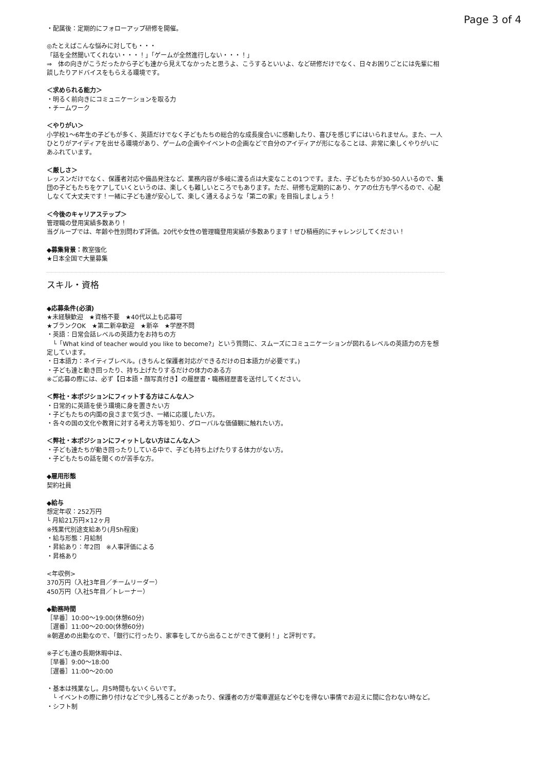Page 3 of 4
・配属後：定期的にフォローアップ研修を開催。
◎たとえばこんな悩みに対しても・・・
「話を全然聞いてくれない・・・！」「ゲームが全然進行しない・・・！」
⇒　体の向きがこうだったから子ども達から見えてなかったと思うよ、こうするといいよ、など研修だけでなく、日々お困りごとには先輩に相談したりアドバイスをもらえる環境です。
＜求められる能力＞
・明るく前向きにコミュニケーションを取る力
・チームワーク
＜やりがい＞
小学校1〜6年生の子どもが多く、英語だけでなく子どもたちの総合的な成長度合いに感動したり、喜びを感じずにはいられません。また、一人ひとりがアイディアを出せる環境があり、ゲームの企画やイベントの企画などで自分のアイディアが形になることは、非常に楽しくやりがいにあふれています。
＜厳しさ＞
レッスンだけでなく、保護者対応や備品発注など、業務内容が多岐に渡る点は大変なことの1つです。また、子どもたちが30-50人いるので、集団の子どもたちをケアしていくというのは、楽しくも難しいところでもあります。ただ、研修も定期的にあり、ケアの仕方も学べるので、心配しなくて大丈夫です！一緒に子ども達が安心して、楽しく通えるような「第二の家」を目指しましょう！
＜今後のキャリアステップ＞
管理職の登用実績多数あり！
当グループでは、年齢や性別問わず評価。20代や女性の管理職登用実績が多数あります！ぜひ積極的にチャレンジしてください！
◆募集背景：教室強化
★日本全国で大量募集
スキル・資格
◆応募条件(必須)
★未経験歓迎　★資格不要　★40代以上も応募可
★ブランクOK　★第二新卒歓迎　★新卒　★学歴不問
・英語：日常会話レベルの英語力をお持ちの方
　└「What kind of teacher would you like to become?」という質問に、スムーズにコミュニケーションが図れるレベルの英語力の方を想定しています。
・日本語力：ネイティブレベル。(きちんと保護者対応ができるだけの日本語力が必要です。)
・子ども達と動き回ったり、持ち上げたりするだけの体力のある方
※ご応募の際には、必ず【日本語・顔写真付き】の履歴書・職務経歴書を送付してください。
＜弊社・本ポジションにフィットする方はこんな人＞
・日常的に英語を使う環境に身を置きたい方
・子どもたちの内面の良さまで気づき、一緒に応援したい方。
・各々の国の文化や教育に対する考え方等を知り、グローバルな価値観に触れたい方。
＜弊社・本ポジションにフィットしない方はこんな人＞
・子ども達たちが動き回ったりしている中で、子ども持ち上げたりする体力がない方。
・子どもたちの話を聞くのが苦手な方。
◆雇用形態
契約社員
◆給与
想定年収：252万円
└ 月給21万円×12ヶ月
※残業代別途支給あり(月5h程度)
・給与形態：月給制
・昇給あり：年2回　※人事評価による
・昇格あり
<年収例>
370万円（入社3年目／チームリーダー）
450万円（入社5年目／トレーナー）
◆勤務時間
［早番］10:00〜19:00(休憩60分)
［遅番］11:00〜20:00(休憩60分)
※朝遅めの出勤なので、「銀行に行ったり、家事をしてから出ることができて便利！」と評判です。
※子ども達の長期休暇中は、
［早番］9:00〜18:00
［遅番］11:00〜20:00
・基本は残業なし。月5時間もないくらいです。
　└ イベントの際に飾り付けなどで少し残ることがあったり、保護者の方が電車遅延などやむを得ない事情でお迎えに間に合わない時など。
・シフト制